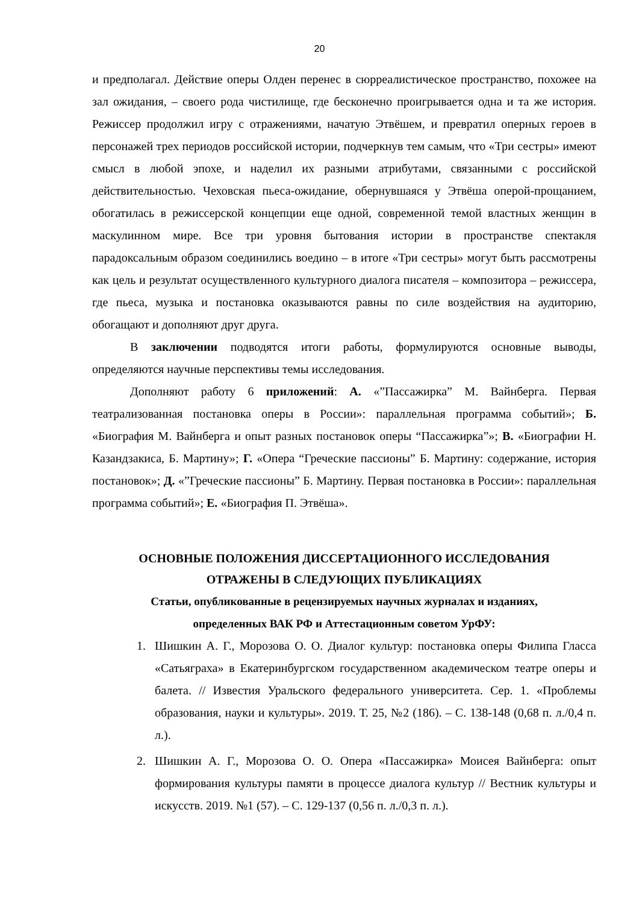20
и предполагал. Действие оперы Олден перенес в сюрреалистическое пространство, похожее на зал ожидания, – своего рода чистилище, где бесконечно проигрывается одна и та же история. Режиссер продолжил игру с отражениями, начатую Этвёшем, и превратил оперных героев в персонажей трех периодов российской истории, подчеркнув тем самым, что «Три сестры» имеют смысл в любой эпохе, и наделил их разными атрибутами, связанными с российской действительностью. Чеховская пьеса-ожидание, обернувшаяся у Этвёша оперой-прощанием, обогатилась в режиссерской концепции еще одной, современной темой властных женщин в маскулинном мире. Все три уровня бытования истории в пространстве спектакля парадоксальным образом соединились воедино – в итоге «Три сестры» могут быть рассмотрены как цель и результат осуществленного культурного диалога писателя – композитора – режиссера, где пьеса, музыка и постановка оказываются равны по силе воздействия на аудиторию, обогащают и дополняют друг друга.
В заключении подводятся итоги работы, формулируются основные выводы, определяются научные перспективы темы исследования.
Дополняют работу 6 приложений: А. «”Пассажирка” М. Вайнберга. Первая театрализованная постановка оперы в России»: параллельная программа событий»; Б. «Биография М. Вайнберга и опыт разных постановок оперы “Пассажирка”»; В. «Биографии Н. Казандзакиса, Б. Мартину»; Г. «Опера “Греческие пассионы” Б. Мартину: содержание, история постановок»; Д. «”Греческие пассионы” Б. Мартину. Первая постановка в России»: параллельная программа событий»; Е. «Биография П. Этвёша».
ОСНОВНЫЕ ПОЛОЖЕНИЯ ДИССЕРТАЦИОННОГО ИССЛЕДОВАНИЯ
ОТРАЖЕНЫ В СЛЕДУЮЩИХ ПУБЛИКАЦИЯХ
Статьи, опубликованные в рецензируемых научных журналах и изданиях,
определенных ВАК РФ и Аттестационным советом УрФУ:
1. Шишкин А. Г., Морозова О. О. Диалог культур: постановка оперы Филипа Гласса «Сатьяграха» в Екатеринбургском государственном академическом театре оперы и балета. // Известия Уральского федерального университета. Сер. 1. «Проблемы образования, науки и культуры». 2019. Т. 25, №2 (186). – С. 138-148 (0,68 п. л./0,4 п. л.).
2. Шишкин А. Г., Морозова О. О. Опера «Пассажирка» Моисея Вайнберга: опыт формирования культуры памяти в процессе диалога культур // Вестник культуры и искусств. 2019. №1 (57). – С. 129-137 (0,56 п. л./0,3 п. л.).